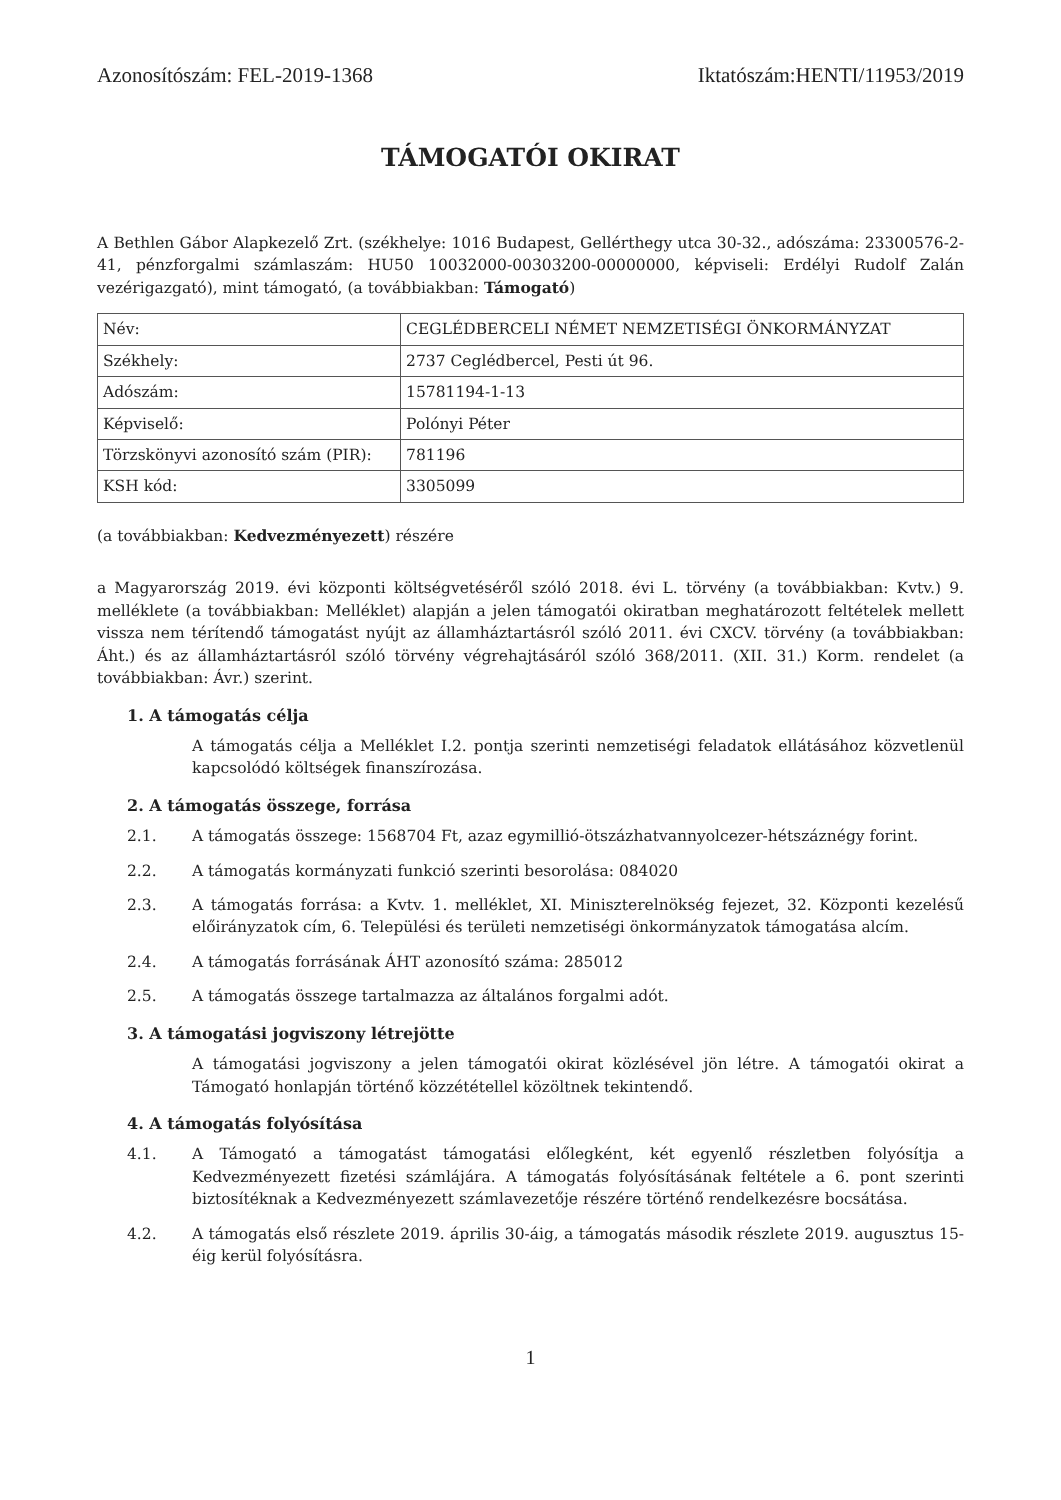Azonosítószám: FEL-2019-1368 Iktatószám:HENTI/11953/2019
TÁMOGATÓI OKIRAT
A Bethlen Gábor Alapkezelő Zrt. (székhelye: 1016 Budapest, Gellérthegy utca 30-32., adószáma: 23300576-2-41, pénzforgalmi számlaszám: HU50 10032000-00303200-00000000, képviseli: Erdélyi Rudolf Zalán vezérigazgató), mint támogató, (a továbbiakban: Támogató)
| Név: | CEGLÉDBERCELI NÉMET NEMZETISÉGI ÖNKORMÁNYZAT |
| Székhely: | 2737 Ceglédbercel, Pesti út 96. |
| Adószám: | 15781194-1-13 |
| Képviselő: | Polónyi Péter |
| Törzskönyvi azonosító szám (PIR): | 781196 |
| KSH kód: | 3305099 |
(a továbbiakban: Kedvezményezett) részére
a Magyarország 2019. évi központi költségvetéséről szóló 2018. évi L. törvény (a továbbiakban: Kvtv.) 9. melléklete (a továbbiakban: Melléklet) alapján a jelen támogatói okiratban meghatározott feltételek mellett vissza nem térítendő támogatást nyújt az államháztartásról szóló 2011. évi CXCV. törvény (a továbbiakban: Áht.) és az államháztartásról szóló törvény végrehajtásáról szóló 368/2011. (XII. 31.) Korm. rendelet (a továbbiakban: Ávr.) szerint.
1. A támogatás célja
A támogatás célja a Melléklet I.2. pontja szerinti nemzetiségi feladatok ellátásához közvetlenül kapcsolódó költségek finanszírozása.
2. A támogatás összege, forrása
2.1. A támogatás összege: 1568704 Ft, azaz egymillió-ötszázhatvannyolcezer-hétszáznégy forint.
2.2. A támogatás kormányzati funkció szerinti besorolása: 084020
2.3. A támogatás forrása: a Kvtv. 1. melléklet, XI. Miniszterelnökség fejezet, 32. Központi kezelésű előirányzatok cím, 6. Települési és területi nemzetiségi önkormányzatok támogatása alcím.
2.4. A támogatás forrásának ÁHT azonosító száma: 285012
2.5. A támogatás összege tartalmazza az általános forgalmi adót.
3. A támogatási jogviszony létrejötte
A támogatási jogviszony a jelen támogatói okirat közlésével jön létre. A támogatói okirat a Támogató honlapján történő közzététellel közöltnek tekintendő.
4. A támogatás folyósítása
4.1. A Támogató a támogatást támogatási előlegként, két egyenlő részletben folyósítja a Kedvezményezett fizetési számlájára. A támogatás folyósításának feltétele a 6. pont szerinti biztosítéknak a Kedvezményezett számlavezetője részére történő rendelkezésre bocsátása.
4.2. A támogatás első részlete 2019. április 30-áig, a támogatás második részlete 2019. augusztus 15-éig kerül folyósításra.
1